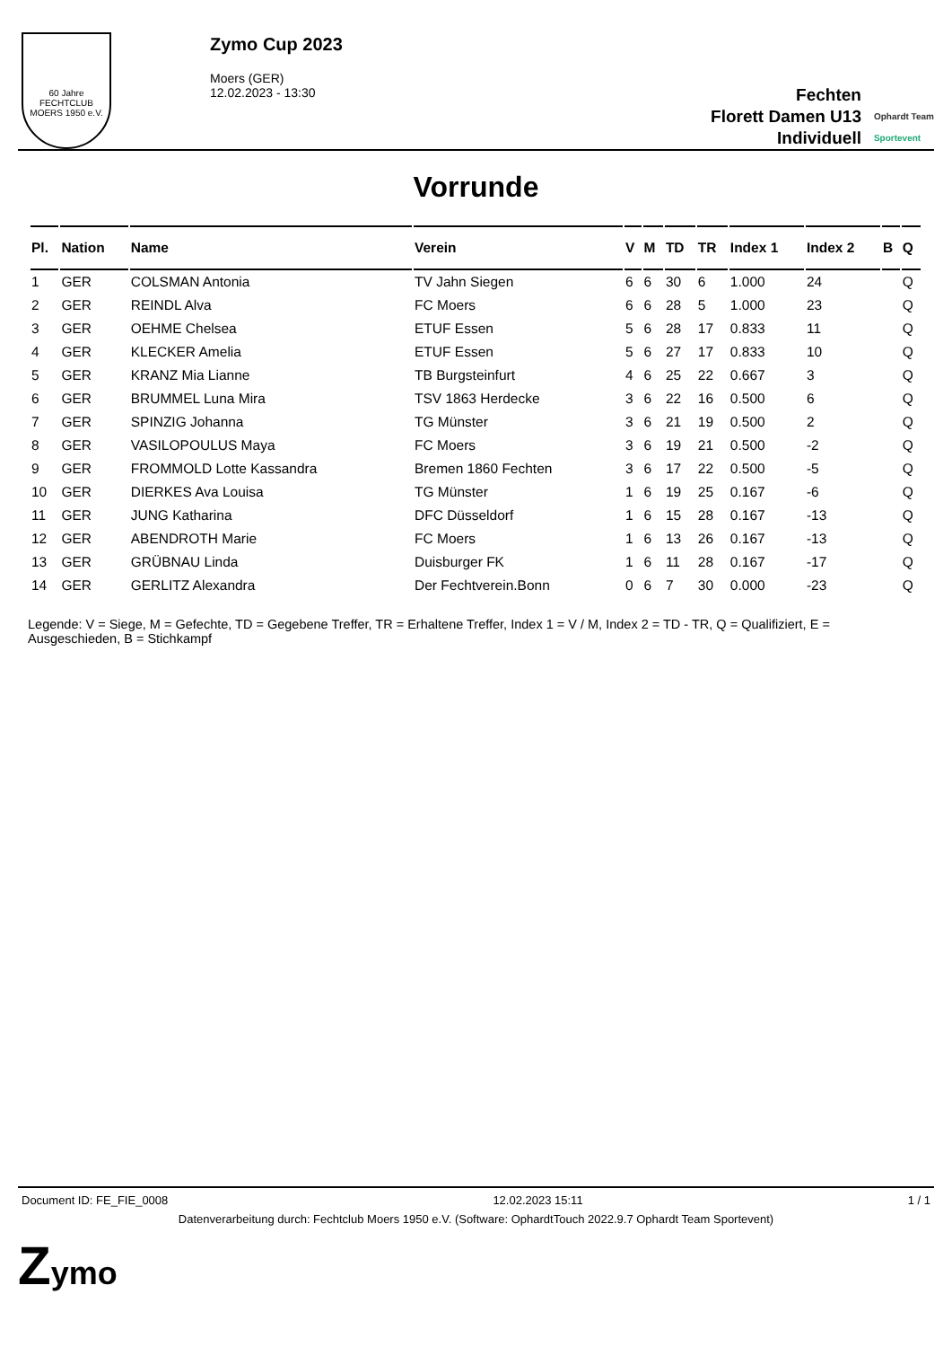60 Jahre
FECHTCLUB MOERS 1950 e.V.
Zymo Cup 2023
Moers (GER)
12.02.2023 - 13:30
Fechten
Florett Damen U13
Individuell
Ophardt Team
Sportevent
Vorrunde
| Pl. | Nation | Name | Verein | V | M | TD | TR | Index 1 | Index 2 | B | Q |
| --- | --- | --- | --- | --- | --- | --- | --- | --- | --- | --- | --- |
| 1 | GER | COLSMAN Antonia | TV Jahn Siegen | 6 | 6 | 30 | 6 | 1.000 | 24 | | Q |
| 2 | GER | REINDL Alva | FC Moers | 6 | 6 | 28 | 5 | 1.000 | 23 | | Q |
| 3 | GER | OEHME Chelsea | ETUF Essen | 5 | 6 | 28 | 17 | 0.833 | 11 | | Q |
| 4 | GER | KLECKER Amelia | ETUF Essen | 5 | 6 | 27 | 17 | 0.833 | 10 | | Q |
| 5 | GER | KRANZ Mia Lianne | TB Burgsteinfurt | 4 | 6 | 25 | 22 | 0.667 | 3 | | Q |
| 6 | GER | BRUMMEL Luna Mira | TSV 1863 Herdecke | 3 | 6 | 22 | 16 | 0.500 | 6 | | Q |
| 7 | GER | SPINZIG Johanna | TG Münster | 3 | 6 | 21 | 19 | 0.500 | 2 | | Q |
| 8 | GER | VASILOPOULUS Maya | FC Moers | 3 | 6 | 19 | 21 | 0.500 | -2 | | Q |
| 9 | GER | FROMMOLD Lotte Kassandra | Bremen 1860 Fechten | 3 | 6 | 17 | 22 | 0.500 | -5 | | Q |
| 10 | GER | DIERKES Ava Louisa | TG Münster | 1 | 6 | 19 | 25 | 0.167 | -6 | | Q |
| 11 | GER | JUNG Katharina | DFC Düsseldorf | 1 | 6 | 15 | 28 | 0.167 | -13 | | Q |
| 12 | GER | ABENDROTH Marie | FC Moers | 1 | 6 | 13 | 26 | 0.167 | -13 | | Q |
| 13 | GER | GRÜBNAU Linda | Duisburger FK | 1 | 6 | 11 | 28 | 0.167 | -17 | | Q |
| 14 | GER | GERLITZ Alexandra | Der Fechtverein.Bonn | 0 | 6 | 7 | 30 | 0.000 | -23 | | Q |
Legende: V = Siege, M = Gefechte, TD = Gegebene Treffer, TR = Erhaltene Treffer, Index 1 = V / M, Index 2 = TD - TR, Q = Qualifiziert, E = Ausgeschieden, B = Stichkampf
Document ID: FE_FIE_0008 12.02.2023 15:11 1 / 1
Datenverarbeitung durch: Fechtclub Moers 1950 e.V. (Software: OphardtTouch 2022.9.7 Ophardt Team Sportevent)
Zymo